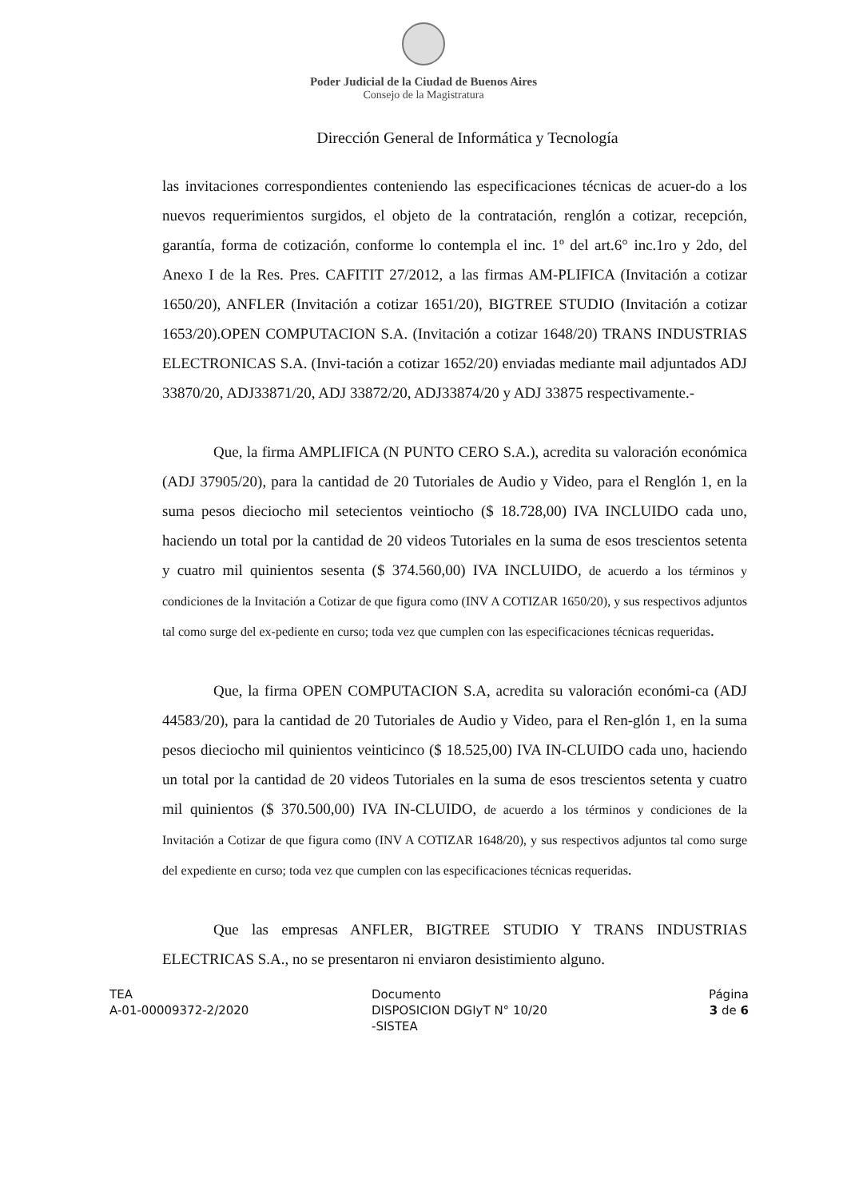Poder Judicial de la Ciudad de Buenos Aires
Consejo de la Magistratura
Dirección General de Informática y Tecnología
las invitaciones correspondientes conteniendo las especificaciones técnicas de acuer-do a los nuevos requerimientos surgidos, el objeto de la contratación, renglón a cotizar, recepción, garantía, forma de cotización, conforme lo contempla el inc. 1º del art.6° inc.1ro y 2do, del Anexo I de la Res. Pres. CAFITIT 27/2012, a las firmas AM-PLIFICA (Invitación a cotizar 1650/20), ANFLER (Invitación a cotizar 1651/20), BIGTREE STUDIO (Invitación a cotizar 1653/20).OPEN COMPUTACION S.A. (Invitación a cotizar 1648/20) TRANS INDUSTRIAS ELECTRONICAS S.A. (Invi-tación a cotizar 1652/20) enviadas mediante mail adjuntados ADJ 33870/20, ADJ33871/20, ADJ 33872/20, ADJ33874/20 y ADJ 33875 respectivamente.-
Que, la firma AMPLIFICA (N PUNTO CERO S.A.), acredita su valoración económica (ADJ 37905/20), para la cantidad de 20 Tutoriales de Audio y Video, para el Renglón 1, en la suma pesos dieciocho mil setecientos veintiocho ($ 18.728,00) IVA INCLUIDO cada uno, haciendo un total por la cantidad de 20 videos Tutoriales en la suma de esos trescientos setenta y cuatro mil quinientos sesenta ($ 374.560,00) IVA INCLUIDO, de acuerdo a los términos y condiciones de la Invitación a Cotizar de que figura como (INV A COTIZAR 1650/20), y sus respectivos adjuntos tal como surge del ex-pediente en curso; toda vez que cumplen con las especificaciones técnicas requeridas.
Que, la firma OPEN COMPUTACION S.A, acredita su valoración económi-ca (ADJ 44583/20), para la cantidad de 20 Tutoriales de Audio y Video, para el Ren-glón 1, en la suma pesos dieciocho mil quinientos veinticinco ($ 18.525,00) IVA IN-CLUIDO cada uno, haciendo un total por la cantidad de 20 videos Tutoriales en la suma de esos trescientos setenta y cuatro mil quinientos ($ 370.500,00) IVA IN-CLUIDO, de acuerdo a los términos y condiciones de la Invitación a Cotizar de que figura como (INV A COTIZAR 1648/20), y sus respectivos adjuntos tal como surge del expediente en curso; toda vez que cumplen con las especificaciones técnicas requeridas.
Que las empresas ANFLER, BIGTREE STUDIO Y TRANS INDUSTRIAS ELECTRICAS S.A., no se presentaron ni enviaron desistimiento alguno.
TEA
A-01-00009372-2/2020
Documento
DISPOSICION DGIyT N° 10/20
-SISTEA
Página
3 de 6